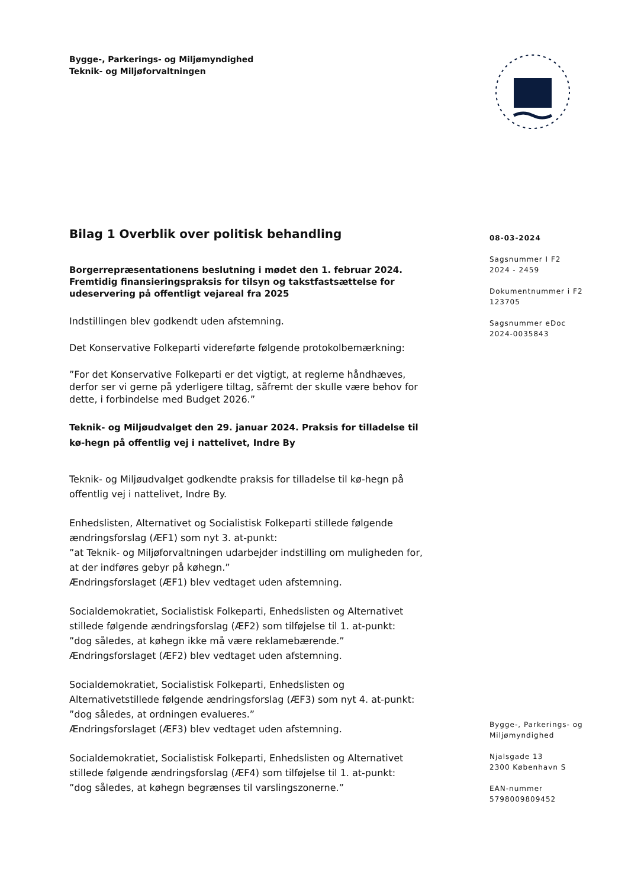Bygge-, Parkerings- og Miljømyndighed
Teknik- og Miljøforvaltningen
Bilag 1 Overblik over politisk behandling
Borgerrepræsentationens beslutning i mødet den 1. februar 2024. Fremtidig finansieringspraksis for tilsyn og takstfastsættelse for udeservering på offentligt vejareal fra 2025
Indstillingen blev godkendt uden afstemning.
Det Konservative Folkeparti videreførte følgende protokolbemærkning:
”For det Konservative Folkeparti er det vigtigt, at reglerne håndhæves, derfor ser vi gerne på yderligere tiltag, såfremt der skulle være behov for dette, i forbindelse med Budget 2026.”
Teknik- og Miljøudvalget den 29. januar 2024. Praksis for tilladelse til kø-hegn på offentlig vej i nattelivet, Indre By
Teknik- og Miljøudvalget godkendte praksis for tilladelse til kø-hegn på offentlig vej i nattelivet, Indre By.
Enhedslisten, Alternativet og Socialistisk Folkeparti stillede følgende ændringsforslag (ÆF1) som nyt 3. at-punkt:
”at Teknik- og Miljøforvaltningen udarbejder indstilling om muligheden for, at der indføres gebyr på køhegn.”
Ændringsforslaget (ÆF1) blev vedtaget uden afstemning.
Socialdemokratiet, Socialistisk Folkeparti, Enhedslisten og Alternativet stillede følgende ændringsforslag (ÆF2) som tilføjelse til 1. at-punkt:
”dog således, at køhegn ikke må være reklamebærende.”
Ændringsforslaget (ÆF2) blev vedtaget uden afstemning.
Socialdemokratiet, Socialistisk Folkeparti, Enhedslisten og Alternativetstillede følgende ændringsforslag (ÆF3) som nyt 4. at-punkt:
”dog således, at ordningen evalueres.”
Ændringsforslaget (ÆF3) blev vedtaget uden afstemning.
Socialdemokratiet, Socialistisk Folkeparti, Enhedslisten og Alternativet stillede følgende ændringsforslag (ÆF4) som tilføjelse til 1. at-punkt:
”dog således, at køhegn begrænses til varslingszonerne.”
08-03-2024
Sagsnummer I F2
2024 - 2459
Dokumentnummer i F2
123705
Sagsnummer eDoc
2024-0035843
Bygge-, Parkerings- og Miljømyndighed
Njalsgade 13
2300 København S
EAN-nummer
5798009809452